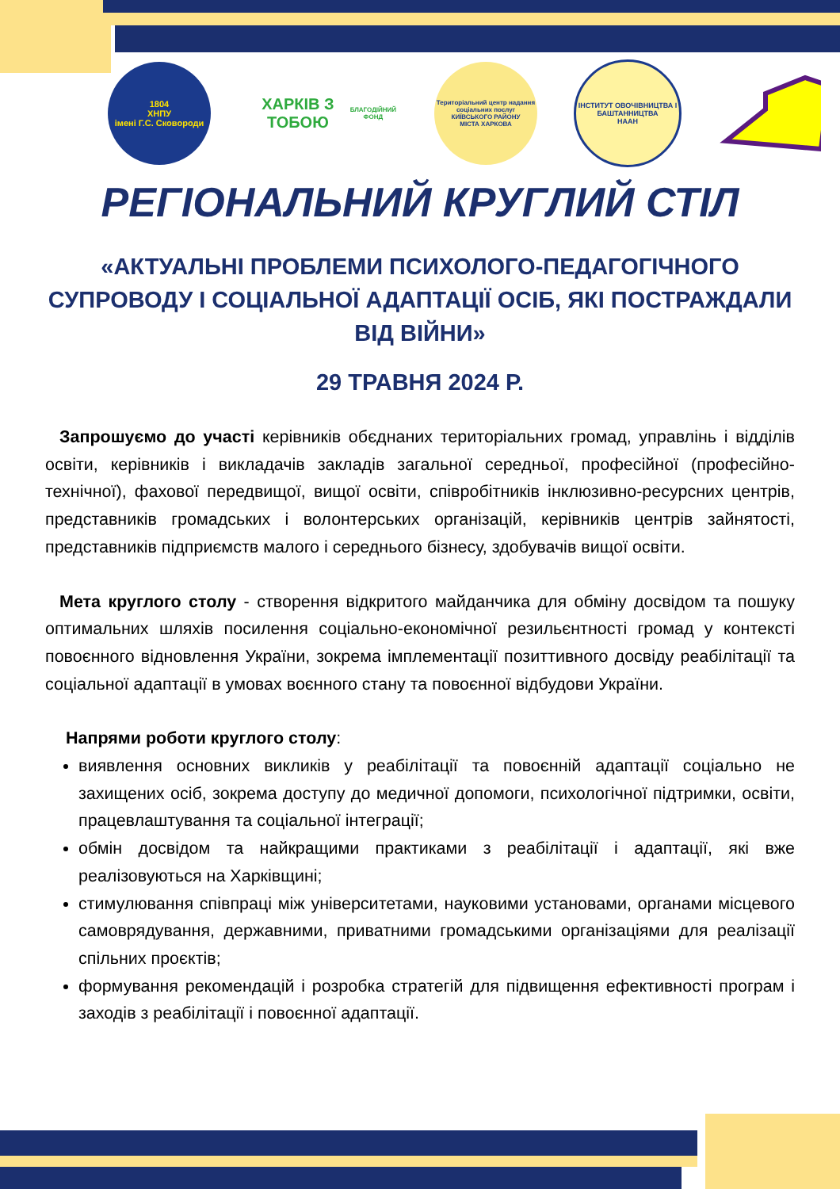1804
ХНПУ
імені Г.С. Сковороди
ХАРКІВ З ТОБОЮ
БЛАГОДІЙНИЙ ФОНД
Територіальний центр надання соціальних послуг
КИЇВСЬКОГО РАЙОНУ
МІСТА ХАРКОВА
ІНСТИТУТ ОВОЧІВНИЦТВА І БАШТАННИЦТВА
НААН
РЕГІОНАЛЬНИЙ КРУГЛИЙ СТІЛ
«АКТУАЛЬНІ ПРОБЛЕМИ ПСИХОЛОГО-ПЕДАГОГІЧНОГО СУПРОВОДУ І СОЦІАЛЬНОЇ АДАПТАЦІЇ ОСІБ, ЯКІ ПОСТРАЖДАЛИ ВІД ВІЙНИ»
29 ТРАВНЯ 2024 Р.
Запрошуємо до участі керівників обєднаних територіальних громад, управлінь і відділів освіти, керівників і викладачів закладів загальної середньої, професійної (професійно-технічної), фахової передвищої, вищої освіти, співробітників інклюзивно-ресурсних центрів, представників громадських і волонтерських організацій, керівників центрів зайнятості, представників підприємств малого і середнього бізнесу, здобувачів вищої освіти.
Мета круглого столу - створення відкритого майданчика для обміну досвідом та пошуку оптимальних шляхів посилення соціально-економічної резильєнтності громад у контексті повоєнного відновлення України, зокрема імплементації позиттивного досвіду реабілітації та соціальної адаптації в умовах воєнного стану та повоєнної відбудови України.
Напрями роботи круглого столу:
виявлення основних викликів у реабілітації та повоєнній адаптації соціально не захищених осіб, зокрема доступу до медичної допомоги, психологічної підтримки, освіти, працевлаштування та соціальної інтеграції;
обмін досвідом та найкращими практиками з реабілітації і адаптації, які вже реалізовуються на Харківщині;
стимулювання співпраці між університетами, науковими установами, органами місцевого самоврядування, державними, приватними громадськими організаціями для реалізації спільних проєктів;
формування рекомендацій і розробка стратегій для підвищення ефективності програм і заходів з реабілітації і повоєнної адаптації.